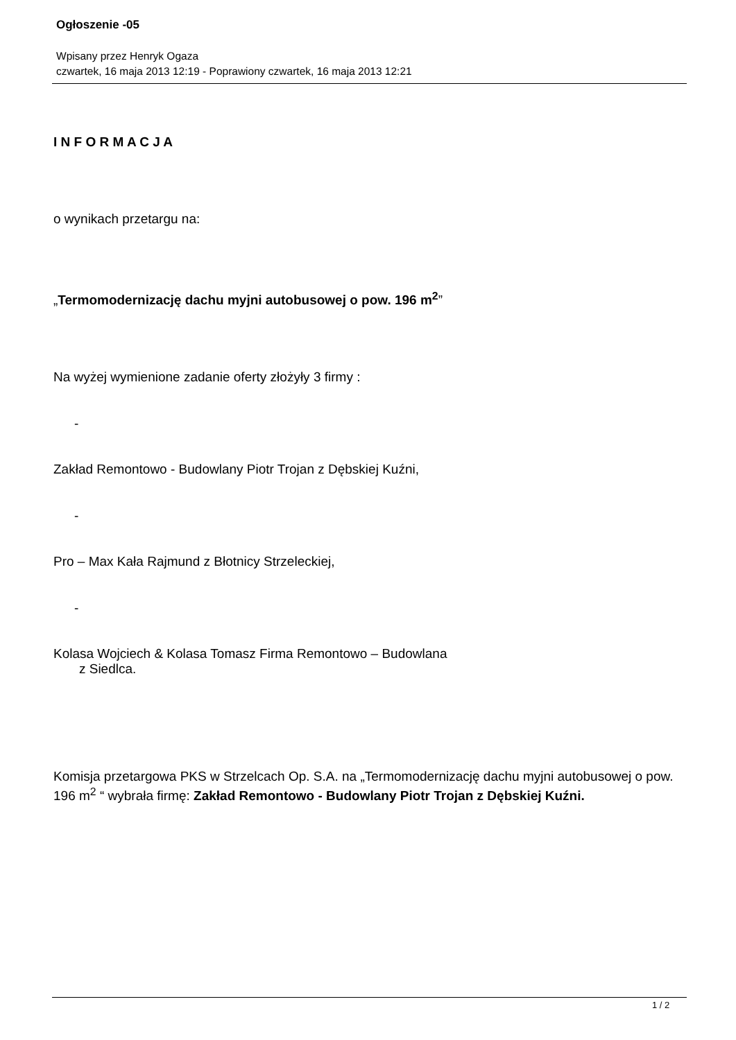Ogłoszenie -05
Wpisany przez Henryk Ogaza
czwartek, 16 maja 2013 12:19 - Poprawiony czwartek, 16 maja 2013 12:21
I N F O R M A C J A
o wynikach przetargu na:
„Termomodernizację dachu myjni autobusowej o pow. 196 m<sup>2</sup>”
Na wyżej wymienione zadanie oferty złożyły 3 firmy :
-
Zakład Remontowo - Budowlany Piotr Trojan z Dębskiej Kuźni,
-
Pro – Max Kała Rajmund z Błotnicy Strzeleckiej,
-
Kolasa Wojciech & Kolasa Tomasz Firma Remontowo – Budowlana
z Siedlca.
Komisja przetargowa PKS w Strzelcach Op. S.A. na „Termomodernizację dachu myjni autobusowej o pow. 196 m<sup>2</sup> “ wybrała firmę: Zakład Remontowo - Budowlany Piotr Trojan z Dębskiej Kuźni.
1 / 2